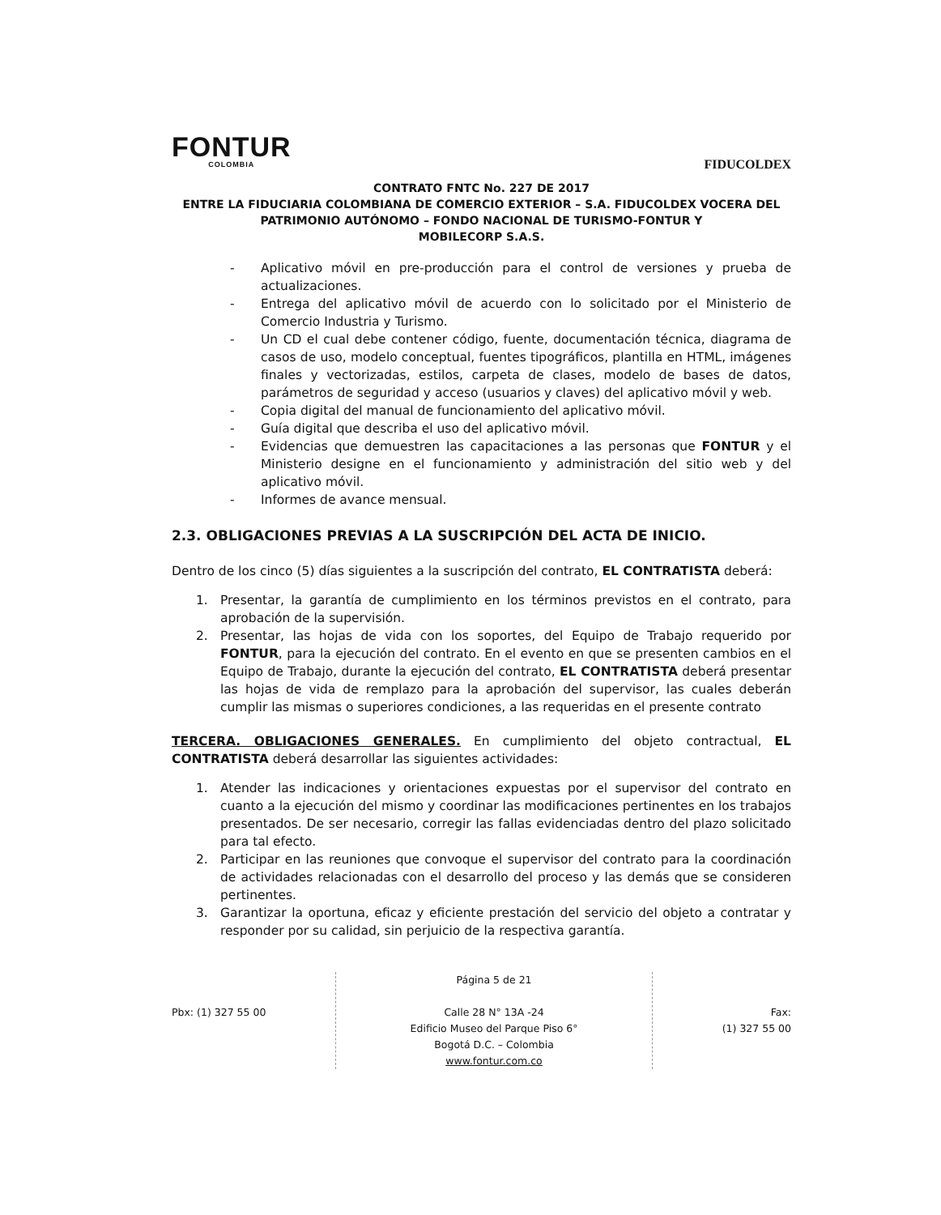FONTUR
COLOMBIA
FIDUCOLDEX
CONTRATO FNTC No. 227 DE 2017
ENTRE LA FIDUCIARIA COLOMBIANA DE COMERCIO EXTERIOR – S.A. FIDUCOLDEX VOCERA DEL PATRIMONIO AUTÓNOMO – FONDO NACIONAL DE TURISMO-FONTUR Y
MOBILECORP S.A.S.
- Aplicativo móvil en pre-producción para el control de versiones y prueba de actualizaciones.
- Entrega del aplicativo móvil de acuerdo con lo solicitado por el Ministerio de Comercio Industria y Turismo.
- Un CD el cual debe contener código, fuente, documentación técnica, diagrama de casos de uso, modelo conceptual, fuentes tipográficos, plantilla en HTML, imágenes finales y vectorizadas, estilos, carpeta de clases, modelo de bases de datos, parámetros de seguridad y acceso (usuarios y claves) del aplicativo móvil y web.
- Copia digital del manual de funcionamiento del aplicativo móvil.
- Guía digital que describa el uso del aplicativo móvil.
- Evidencias que demuestren las capacitaciones a las personas que FONTUR y el Ministerio designe en el funcionamiento y administración del sitio web y del aplicativo móvil.
- Informes de avance mensual.
2.3. OBLIGACIONES PREVIAS A LA SUSCRIPCIÓN DEL ACTA DE INICIO.
Dentro de los cinco (5) días siguientes a la suscripción del contrato, EL CONTRATISTA deberá:
1. Presentar, la garantía de cumplimiento en los términos previstos en el contrato, para aprobación de la supervisión.
2. Presentar, las hojas de vida con los soportes, del Equipo de Trabajo requerido por FONTUR, para la ejecución del contrato. En el evento en que se presenten cambios en el Equipo de Trabajo, durante la ejecución del contrato, EL CONTRATISTA deberá presentar las hojas de vida de remplazo para la aprobación del supervisor, las cuales deberán cumplir las mismas o superiores condiciones, a las requeridas en el presente contrato
TERCERA. OBLIGACIONES GENERALES. En cumplimiento del objeto contractual, EL CONTRATISTA deberá desarrollar las siguientes actividades:
1. Atender las indicaciones y orientaciones expuestas por el supervisor del contrato en cuanto a la ejecución del mismo y coordinar las modificaciones pertinentes en los trabajos presentados. De ser necesario, corregir las fallas evidenciadas dentro del plazo solicitado para tal efecto.
2. Participar en las reuniones que convoque el supervisor del contrato para la coordinación de actividades relacionadas con el desarrollo del proceso y las demás que se consideren pertinentes.
3. Garantizar la oportuna, eficaz y eficiente prestación del servicio del objeto a contratar y responder por su calidad, sin perjuicio de la respectiva garantía.
Pbx: (1) 327 55 00
Página 5 de 21
Calle 28 N° 13A -24
Edificio Museo del Parque Piso 6°
Bogotá D.C. – Colombia
www.fontur.com.co
Fax:
(1) 327 55 00